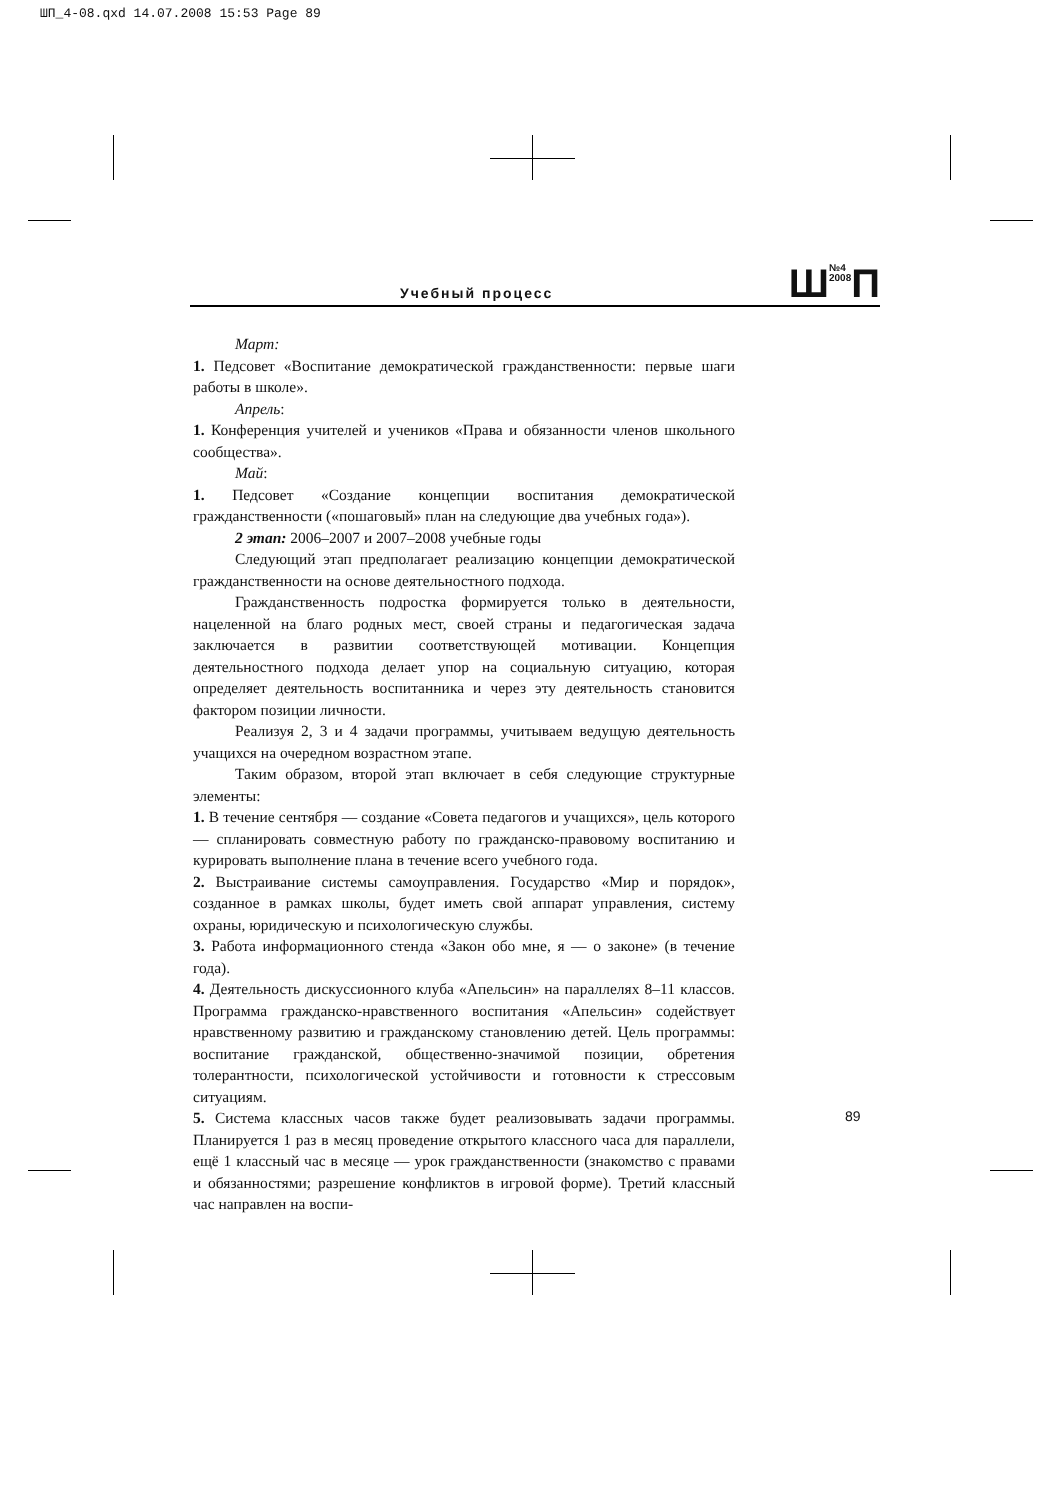ШП_4-08.qxd 14.07.2008 15:53 Page 89
Учебный процесс
Ш№4
2008 П
Март:
1. Педсовет «Воспитание демократической гражданственности: первые шаги работы в школе».
Апрель:
1. Конференция учителей и учеников «Права и обязанности членов школьного сообщества».
Май:
1. Педсовет «Создание концепции воспитания демократической гражданственности («пошаговый» план на следующие два учебных года»).
2 этап: 2006–2007 и 2007–2008 учебные годы
Следующий этап предполагает реализацию концепции демократической гражданственности на основе деятельностного подхода.
Гражданственность подростка формируется только в деятельности, нацеленной на благо родных мест, своей страны и педагогическая задача заключается в развитии соответствующей мотивации. Концепция деятельностного подхода делает упор на социальную ситуацию, которая определяет деятельность воспитанника и через эту деятельность становится фактором позиции личности.
Реализуя 2, 3 и 4 задачи программы, учитываем ведущую деятельность учащихся на очередном возрастном этапе.
Таким образом, второй этап включает в себя следующие структурные элементы:
1. В течение сентября — создание «Совета педагогов и учащихся», цель которого — спланировать совместную работу по гражданско-правовому воспитанию и курировать выполнение плана в течение всего учебного года.
2. Выстраивание системы самоуправления. Государство «Мир и порядок», созданное в рамках школы, будет иметь свой аппарат управления, систему охраны, юридическую и психологическую службы.
3. Работа информационного стенда «Закон обо мне, я — о законе» (в течение года).
4. Деятельность дискуссионного клуба «Апельсин» на параллелях 8–11 классов. Программа гражданско-нравственного воспитания «Апельсин» содействует нравственному развитию и гражданскому становлению детей. Цель программы: воспитание гражданской, общественно-значимой позиции, обретения толерантности, психологической устойчивости и готовности к стрессовым ситуациям.
5. Система классных часов также будет реализовывать задачи программы. Планируется 1 раз в месяц проведение открытого классного часа для параллели, ещё 1 классный час в месяце — урок гражданственности (знакомство с правами и обязанностями; разрешение конфликтов в игровой форме). Третий классный час направлен на воспи-
89